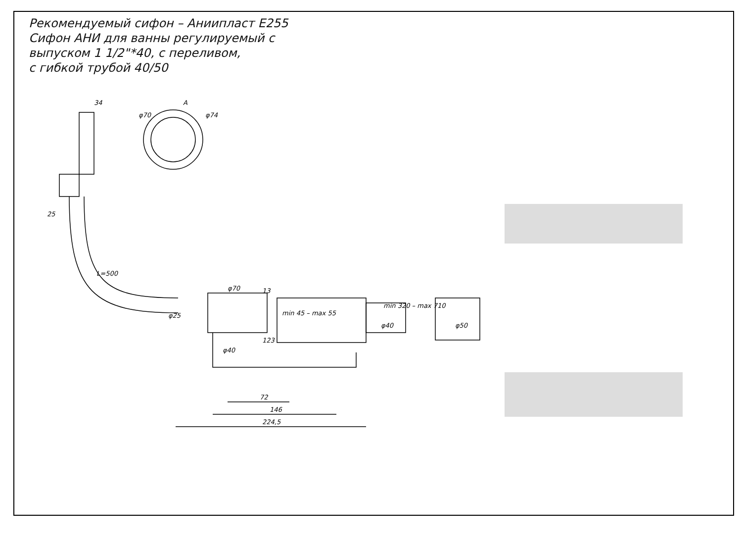Рекомендуемый сифон – Аниипласт Е255
Сифон АНИ для ванны регулируемый с
выпуском 1 1/2"*40, с переливом,
с гибкой трубой 40/50
34
A
φ70
φ74
25
L=500
φ70
13
φ25
min 45 – max 55
min 320 – max 710
φ40
123
φ40
φ50
72
146
224,5